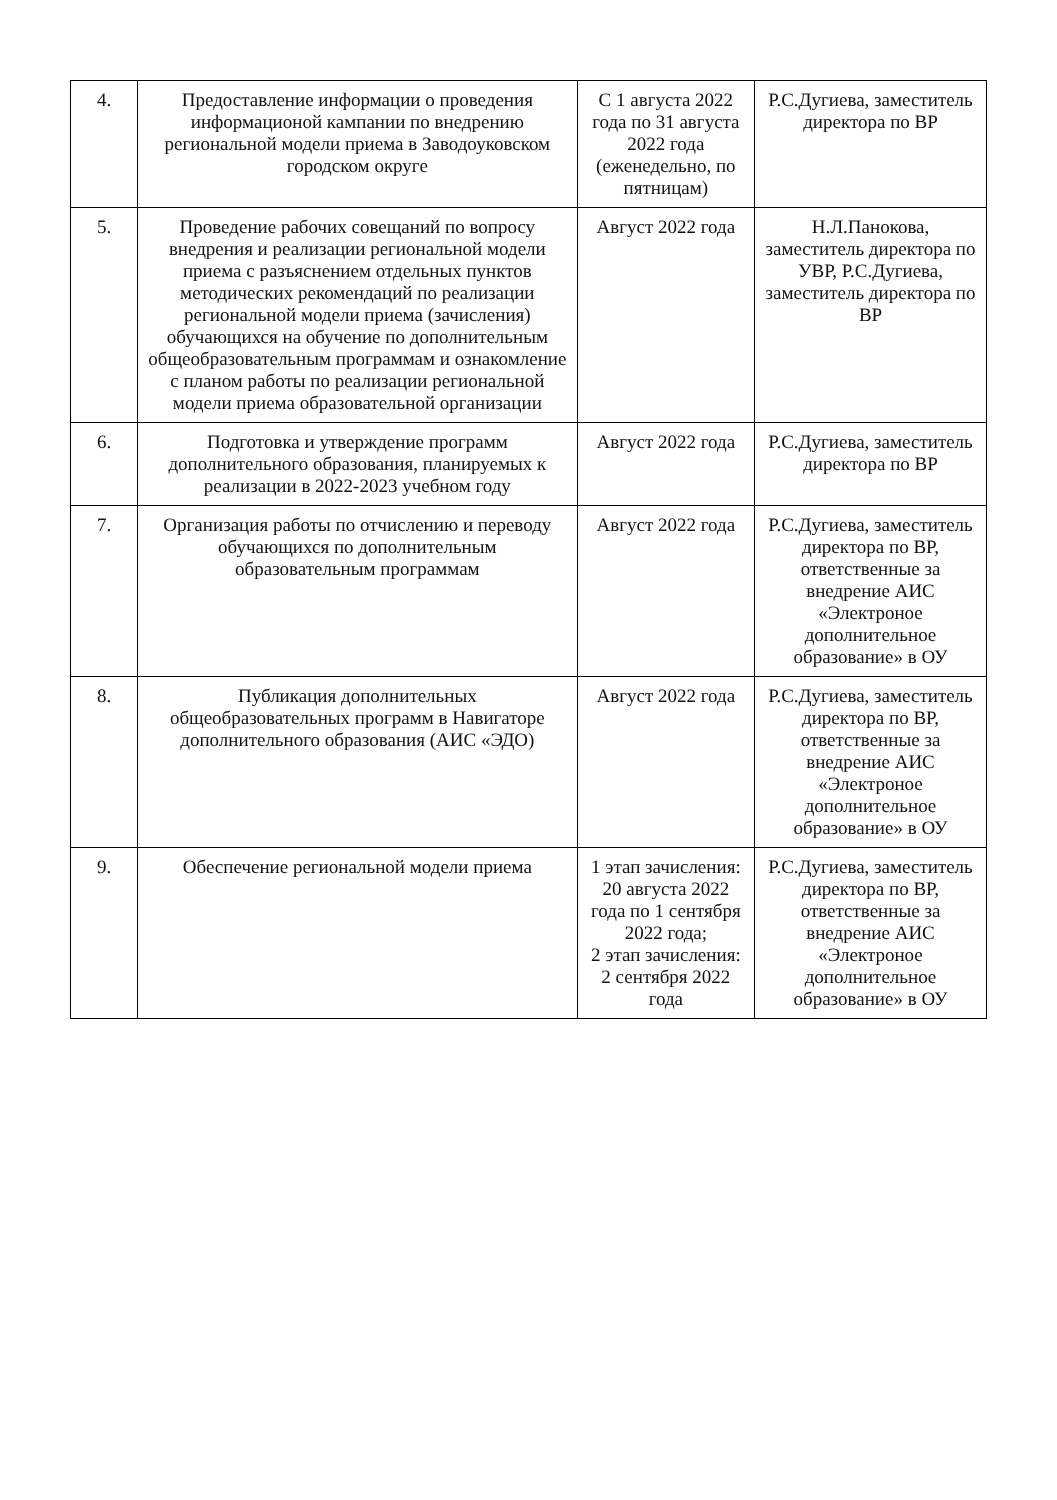| 4. | Предоставление информации о проведения информационой кампании по внедрению региональной модели приема в Заводоуковском городском округе | С 1 августа 2022 года по 31 августа 2022 года (еженедельно, по пятницам) | Р.С.Дугиева, заместитель директора по ВР |
| 5. | Проведение рабочих совещаний по вопросу внедрения и реализации региональной модели приема с разъяснением отдельных пунктов методических рекомендаций по реализации региональной модели приема (зачисления) обучающихся на обучение по дополнительным общеобразовательным программам и ознакомление с планом работы по реализации региональной модели приема образовательной организации | Август 2022 года | Н.Л.Панокова, заместитель директора по УВР, Р.С.Дугиева, заместитель директора по ВР |
| 6. | Подготовка и утверждение программ дополнительного образования, планируемых к реализации в 2022-2023 учебном году | Август 2022 года | Р.С.Дугиева, заместитель директора по ВР |
| 7. | Организация работы по отчислению и переводу обучающихся по дополнительным образовательным программам | Август 2022 года | Р.С.Дугиева, заместитель директора по ВР, ответственные за внедрение АИС «Электроное дополнительное образование» в ОУ |
| 8. | Публикация дополнительных общеобразовательных программ в Навигаторе дополнительного образования (АИС «ЭДО) | Август 2022 года | Р.С.Дугиева, заместитель директора по ВР, ответственные за внедрение АИС «Электроное дополнительное образование» в ОУ |
| 9. | Обеспечение региональной модели приема | 1 этап зачисления: 20 августа 2022 года по 1 сентября 2022 года; 2 этап зачисления: 2 сентября 2022 года | Р.С.Дугиева, заместитель директора по ВР, ответственные за внедрение АИС «Электроное дополнительное образование» в ОУ |